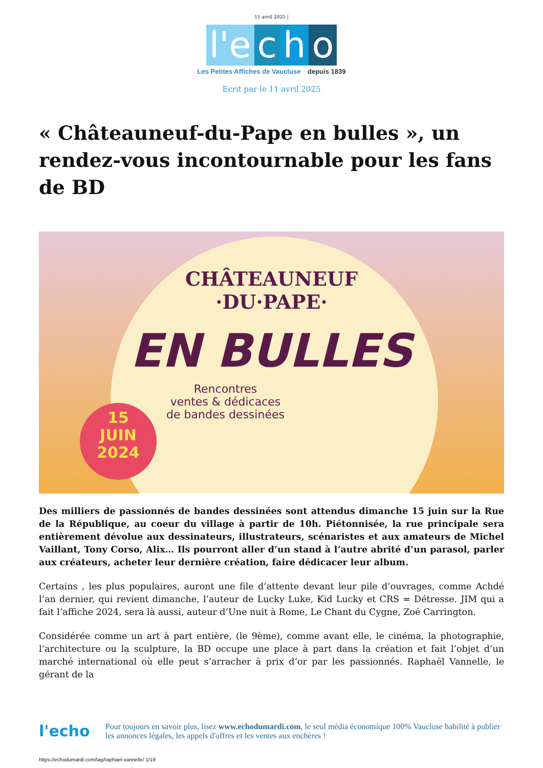11 avril 2025 |
l'e
c
h
o
Les Petites Affiches de Vaucluse depuis 1839
Ecrit par le 11 avril 2025
« Châteauneuf-du-Pape en bulles », un rendez-vous incontournable pour les fans de BD
CHÂTEAUNEUF
·DU·PAPE·
EN BULLES
Rencontres
ventes & dédicaces
de bandes dessinées
15
JUIN
2024
Des milliers de passionnés de bandes dessinées sont attendus dimanche 15 juin sur la Rue de la République, au coeur du village à partir de 10h. Piétonnisée, la rue principale sera entièrement dévolue aux dessinateurs, illustrateurs, scénaristes et aux amateurs de Michel Vaillant, Tony Corso, Alix… Ils pourront aller d’un stand à l’autre abrité d’un parasol, parler aux créateurs, acheter leur dernière création, faire dédicacer leur album.
Certains , les plus populaires, auront une file d’attente devant leur pile d’ouvrages, comme Achdé l’an dernier, qui revient dimanche, l’auteur de Lucky Luke, Kid Lucky et CRS = Détresse. JIM qui a fait l’affiche 2024, sera là aussi, auteur d’Une nuit à Rome, Le Chant du Cygne, Zoé Carrington.
Considérée comme un art à part entière, (le 9ème), comme avant elle, le cinéma, la photographie, l’architecture ou la sculpture, la BD occupe une place à part dans la création et fait l’objet d’un marché international où elle peut s’arracher à prix d’or par les passionnés. Raphaël Vannelle, le gérant de la
l'echo
Pour toujours en savoir plus, lisez www.echodumardi.com, le seul média économique 100% Vaucluse habilité à publier les annonces légales, les appels d'offres et les ventes aux enchères !
https://echodumardi.com/tag/raphael-vannelle/ 1/19